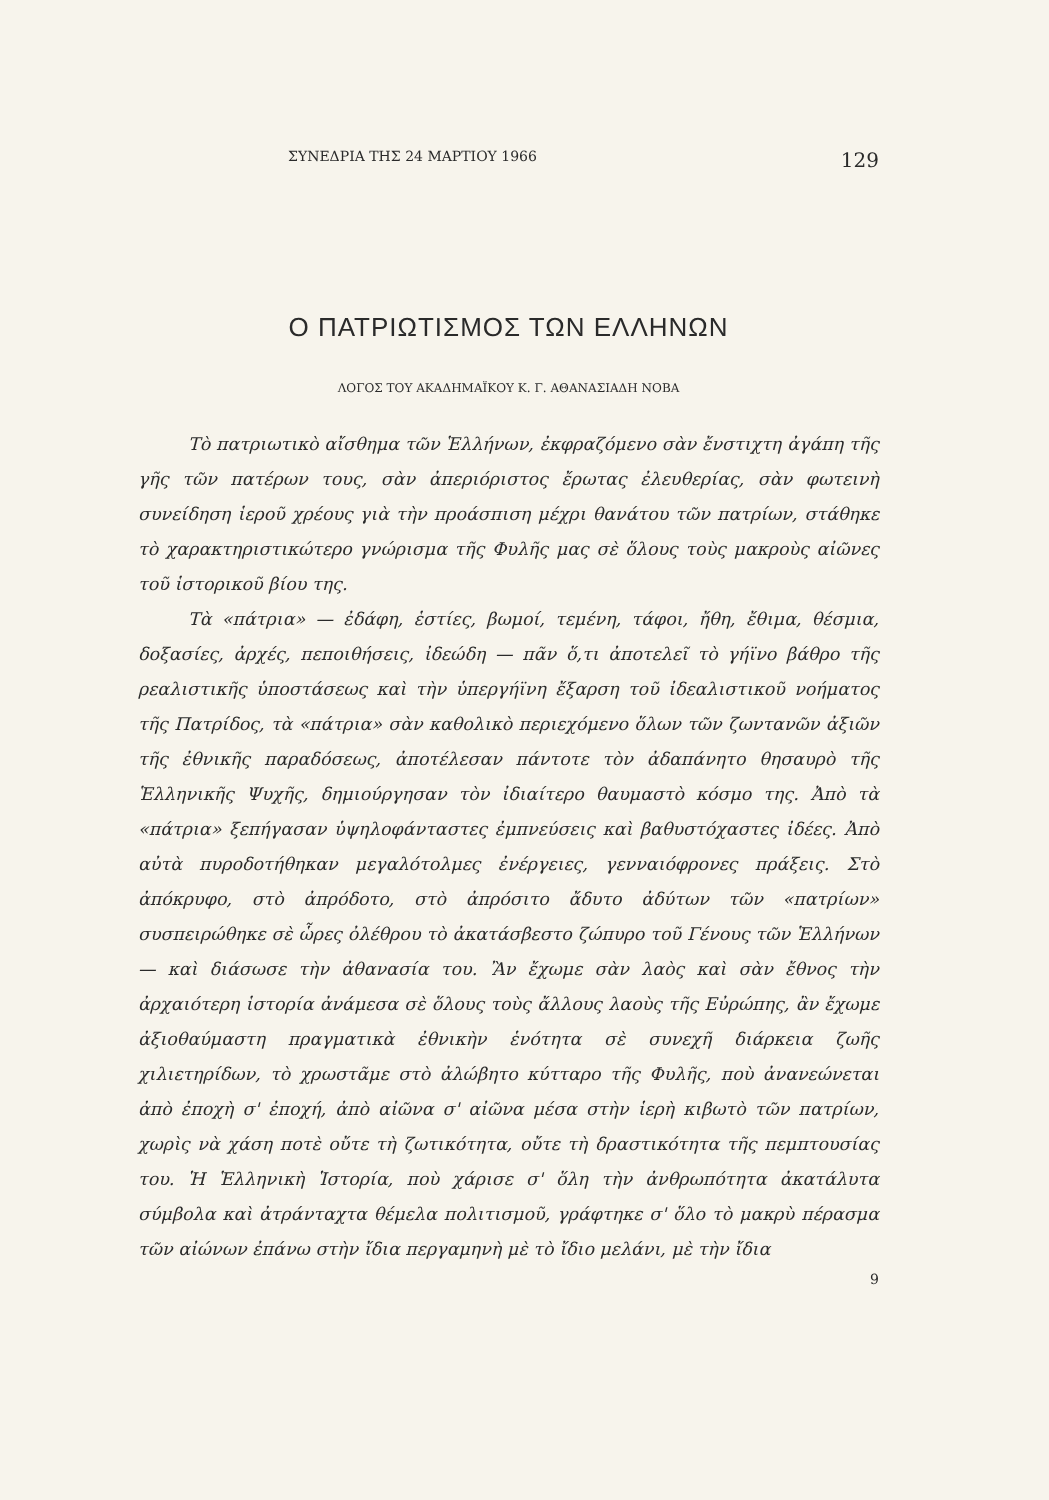ΣΥΝΕΔΡΙΑ ΤΗΣ 24 ΜΑΡΤΙΟΥ 1966 129
Ο ΠΑΤΡΙΩΤΙΣΜΟΣ ΤΩΝ ΕΛΛΗΝΩΝ
ΛΟΓΟΣ ΤΟΥ ΑΚΑΔΗΜΑΪΚΟΥ Κ. Γ. ΑΘΑΝΑΣΙΑΔΗ ΝΟΒΑ
Τὸ πατριωτικὸ αἴσθημα τῶν Ἑλλήνων, ἐκφραζόμενο σὰν ἔνστιχτη ἀγάπη τῆς γῆς τῶν πατέρων τους, σὰν ἀπεριόριστος ἔρωτας ἐλευθερίας, σὰν φωτεινὴ συνείδηση ἱεροῦ χρέους γιὰ τὴν προάσπιση μέχρι θανάτου τῶν πατρίων, στάθηκε τὸ χαρακτηριστικώτερο γνώρισμα τῆς Φυλῆς μας σὲ ὅλους τοὺς μακροὺς αἰῶνες τοῦ ἱστορικοῦ βίου της.
Τὰ «πάτρια» — ἐδάφη, ἑστίες, βωμοί, τεμένη, τάφοι, ἤθη, ἔθιμα, θέσμια, δοξασίες, ἀρχές, πεποιθήσεις, ἰδεώδη — πᾶν ὅ,τι ἀποτελεῖ τὸ γήϊνο βάθρο τῆς ρεαλιστικῆς ὑποστάσεως καὶ τὴν ὑπεργήϊνη ἔξαρση τοῦ ἰδεαλιστικοῦ νοήματος τῆς Πατρίδος, τὰ «πάτρια» σὰν καθολικὸ περιεχόμενο ὅλων τῶν ζωντανῶν ἀξιῶν τῆς ἐθνικῆς παραδόσεως, ἀποτέλεσαν πάντοτε τὸν ἀδαπάνητο θησαυρὸ τῆς Ἑλληνικῆς Ψυχῆς, δημιούργησαν τὸν ἰδιαίτερο θαυμαστὸ κόσμο της. Ἀπὸ τὰ «πάτρια» ξεπήγασαν ὑψηλοφάνταστες ἐμπνεύσεις καὶ βαθυστόχαστες ἰδέες. Ἀπὸ αὐτὰ πυροδοτήθηκαν μεγαλότολμες ἐνέργειες, γενναιόφρονες πράξεις. Στὸ ἀπόκρυφο, στὸ ἀπρόδοτο, στὸ ἀπρόσιτο ἄδυτο ἀδύτων τῶν «πατρίων» συσπειρώθηκε σὲ ὧρες ὀλέθρου τὸ ἀκατάσβεστο ζώπυρο τοῦ Γένους τῶν Ἑλλήνων — καὶ διάσωσε τὴν ἀθανασία του. Ἂν ἔχωμε σὰν λαὸς καὶ σὰν ἔθνος τὴν ἀρχαιότερη ἱστορία ἀνάμεσα σὲ ὅλους τοὺς ἄλλους λαοὺς τῆς Εὐρώπης, ἂν ἔχωμε ἀξιοθαύμαστη πραγματικὰ ἐθνικὴν ἑνότητα σὲ συνεχῆ διάρκεια ζωῆς χιλιετηρίδων, τὸ χρωστᾶμε στὸ ἀλώβητο κύτταρο τῆς Φυλῆς, ποὺ ἀνανεώνεται ἀπὸ ἐποχὴ σ' ἐποχή, ἀπὸ αἰῶνα σ' αἰῶνα μέσα στὴν ἱερὴ κιβωτὸ τῶν πατρίων, χωρὶς νὰ χάση ποτὲ οὔτε τὴ ζωτικότητα, οὔτε τὴ δραστικότητα τῆς πεμπτουσίας του. Ἡ Ἑλληνικὴ Ἱστορία, ποὺ χάρισε σ' ὅλη τὴν ἀνθρωπότητα ἀκατάλυτα σύμβολα καὶ ἀτράνταχτα θέμελα πολιτισμοῦ, γράφτηκε σ' ὅλο τὸ μακρὺ πέρασμα τῶν αἰώνων ἐπάνω στὴν ἴδια περγαμηνὴ μὲ τὸ ἴδιο μελάνι, μὲ τὴν ἴδια
9